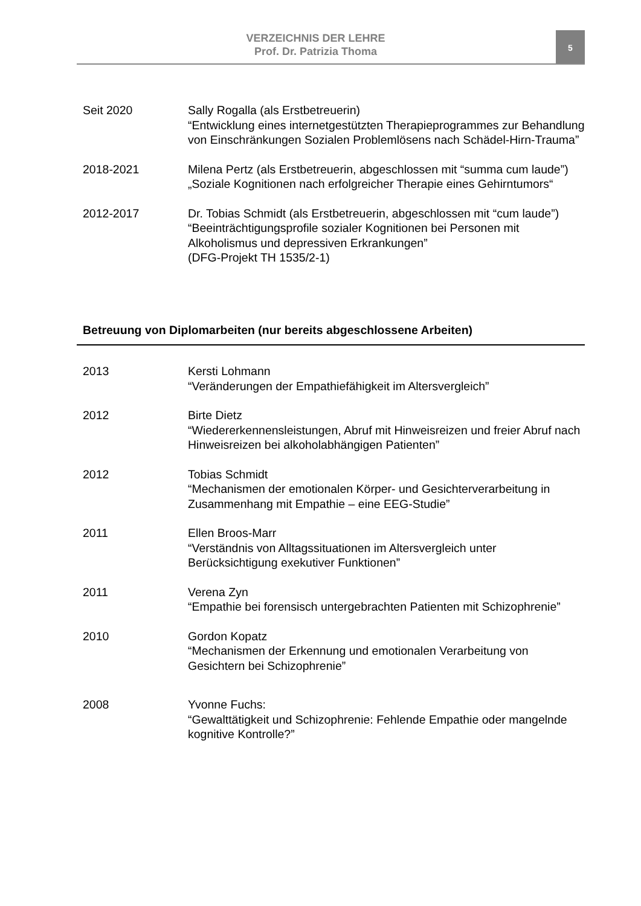VERZEICHNIS DER LEHRE
Prof. Dr. Patrizia Thoma
5
Seit 2020 Sally Rogalla (als Erstbetreuerin)
“Entwicklung eines internetgestützten Therapieprogrammes zur Behandlung von Einschränkungen Sozialen Problemlösens nach Schädel-Hirn-Trauma”
2018-2021 Milena Pertz (als Erstbetreuerin, abgeschlossen mit “summa cum laude”)
„Soziale Kognitionen nach erfolgreicher Therapie eines Gehirntumors“
2012-2017 Dr. Tobias Schmidt (als Erstbetreuerin, abgeschlossen mit “cum laude”)
“Beeinträchtigungsprofile sozialer Kognitionen bei Personen mit Alkoholismus und depressiven Erkrankungen”
(DFG-Projekt TH 1535/2-1)
Betreuung von Diplomarbeiten (nur bereits abgeschlossene Arbeiten)
2013 Kersti Lohmann
“Veränderungen der Empathiefähigkeit im Altersvergleich”
2012 Birte Dietz
“Wiedererkennensleistungen, Abruf mit Hinweisreizen und freier Abruf nach Hinweisreizen bei alkoholabhängigen Patienten”
2012 Tobias Schmidt
“Mechanismen der emotionalen Körper- und Gesichterverarbeitung in Zusammenhang mit Empathie – eine EEG-Studie”
2011 Ellen Broos-Marr
“Verständnis von Alltagssituationen im Altersvergleich unter Berücksichtigung exekutiver Funktionen”
2011 Verena Zyn
“Empathie bei forensisch untergebrachten Patienten mit Schizophrenie”
2010 Gordon Kopatz
“Mechanismen der Erkennung und emotionalen Verarbeitung von Gesichtern bei Schizophrenie”
2008 Yvonne Fuchs:
“Gewalttätigkeit und Schizophrenie: Fehlende Empathie oder mangelnde kognitive Kontrolle?”